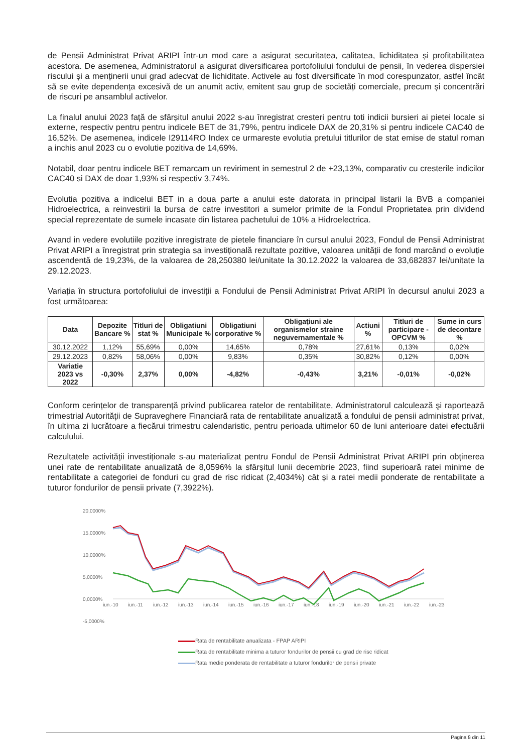de Pensii Administrat Privat ARIPI într-un mod care a asigurat securitatea, calitatea, lichiditatea și profitabilitatea acestora. De asemenea, Administratorul a asigurat diversificarea portofoliului fondului de pensii, în vederea dispersiei riscului și a menținerii unui grad adecvat de lichiditate. Activele au fost diversificate în mod corespunzator, astfel încât să se evite dependența excesivă de un anumit activ, emitent sau grup de societăți comerciale, precum și concentrări de riscuri pe ansamblul activelor.
La finalul anului 2023 față de sfârșitul anului 2022 s-au înregistrat cresteri pentru toti indicii bursieri ai pietei locale si externe, respectiv pentru pentru indicele BET de 31,79%, pentru indicele DAX de 20,31% si pentru indicele CAC40 de 16,52%. De asemenea, indicele I29114RO Index ce urmareste evolutia pretului titlurilor de stat emise de statul roman a inchis anul 2023 cu o evolutie pozitiva de 14,69%.
Notabil, doar pentru indicele BET remarcam un reviriment in semestrul 2 de +23,13%, comparativ cu cresterile indicilor CAC40 si DAX de doar 1,93% si respectiv 3,74%.
Evolutia pozitiva a indicelui BET in a doua parte a anului este datorata in principal listarii la BVB a companiei Hidroelectrica, a reinvestirii la bursa de catre investitori a sumelor primite de la Fondul Proprietatea prin dividend special reprezentate de sumele incasate din listarea pachetului de 10% a Hidroelectrica.
Avand in vedere evolutiile pozitive inregistrate de pietele financiare în cursul anului 2023, Fondul de Pensii Administrat Privat ARIPI a înregistrat prin strategia sa investițională rezultate pozitive, valoarea unității de fond marcând o evoluție ascendentă de 19,23%, de la valoarea de 28,250380 lei/unitate la 30.12.2022 la valoarea de 33,682837 lei/unitate la 29.12.2023.
Variația în structura portofoliului de investiții a Fondului de Pensii Administrat Privat ARIPI în decursul anului 2023 a fost următoarea:
| Data | Depozite Bancare % | Titluri de stat % | Obligatiuni Municipale % | Obligatiuni corporative % | Obligaţiuni ale organismelor straine neguvernamentale % | Actiuni % | Titluri de participare - OPCVM % | Sume in curs de decontare % |
| --- | --- | --- | --- | --- | --- | --- | --- | --- |
| 30.12.2022 | 1,12% | 55,69% | 0,00% | 14,65% | 0,78% | 27,61% | 0,13% | 0,02% |
| 29.12.2023 | 0,82% | 58,06% | 0,00% | 9,83% | 0,35% | 30,82% | 0,12% | 0,00% |
| Variatie 2023 vs 2022 | -0,30% | 2,37% | 0,00% | -4,82% | -0,43% | 3,21% | -0,01% | -0,02% |
Conform cerințelor de transparență privind publicarea ratelor de rentabilitate, Administratorul calculează şi raportează trimestrial Autorităţii de Supraveghere Financiară rata de rentabilitate anualizată a fondului de pensii administrat privat, în ultima zi lucrătoare a fiecărui trimestru calendaristic, pentru perioada ultimelor 60 de luni anterioare datei efectuării calculului.
Rezultatele activității investiționale s-au materializat pentru Fondul de Pensii Administrat Privat ARIPI prin obținerea unei rate de rentabilitate anualizată de 8,0596% la sfârșitul lunii decembrie 2023, fiind superioară ratei minime de rentabilitate a categoriei de fonduri cu grad de risc ridicat (2,4034%) cât și a ratei medii ponderate de rentabilitate a tuturor fondurilor de pensii private (7,3922%).
20,0000%
15,0000%
10,0000%
5,0000%
0,0000%
-5,0000%
iun.-10
iun.-11
iun.-12
iun.-13
iun.-14
iun.-15
iun.-16
iun.-17
iun.-18
iun.-19
iun.-20
iun.-21
iun.-22
iun.-23
Rata de rentabilitate anualizata - FPAP ARIPI
Rata de rentabilitate minima a tuturor fondurilor de pensii cu grad de risc ridicat
Rata medie ponderata de rentabilitate a tuturor fondurilor de pensii private
Pagina 8 din 11